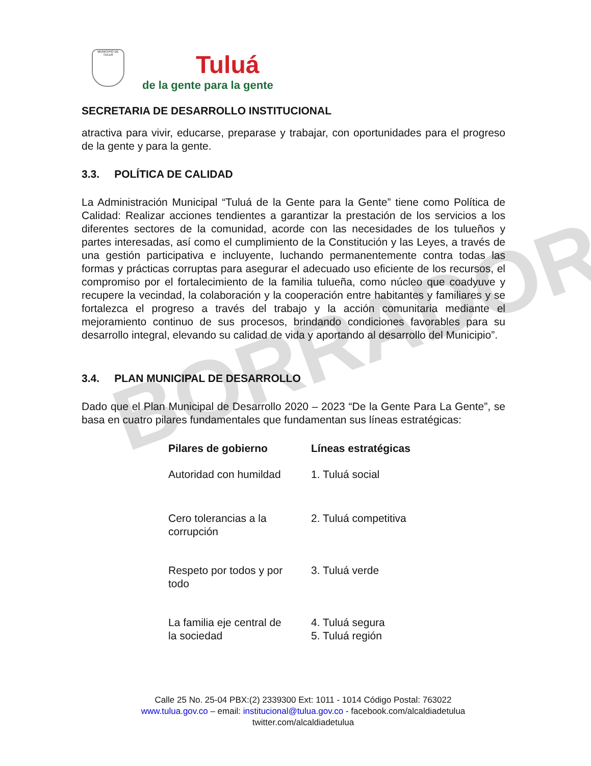BORRADOR
MUNICIPIO DE TULUÁ
Tuluá
de la gente para la gente
SECRETARIA DE DESARROLLO INSTITUCIONAL
atractiva para vivir, educarse, preparase y trabajar, con oportunidades para el progreso de la gente y para la gente.
3.3. POLÍTICA DE CALIDAD
La Administración Municipal “Tuluá de la Gente para la Gente” tiene como Política de Calidad: Realizar acciones tendientes a garantizar la prestación de los servicios a los diferentes sectores de la comunidad, acorde con las necesidades de los tulueños y partes interesadas, así como el cumplimiento de la Constitución y las Leyes, a través de una gestión participativa e incluyente, luchando permanentemente contra todas las formas y prácticas corruptas para asegurar el adecuado uso eficiente de los recursos, el compromiso por el fortalecimiento de la familia tulueña, como núcleo que coadyuve y recupere la vecindad, la colaboración y la cooperación entre habitantes y familiares y se fortalezca el progreso a través del trabajo y la acción comunitaria mediante el mejoramiento continuo de sus procesos, brindando condiciones favorables para su desarrollo integral, elevando su calidad de vida y aportando al desarrollo del Municipio”.
3.4. PLAN MUNICIPAL DE DESARROLLO
Dado que el Plan Municipal de Desarrollo 2020 – 2023 “De la Gente Para La Gente”, se basa en cuatro pilares fundamentales que fundamentan sus líneas estratégicas:
| Pilares de gobierno | Líneas estratégicas |
| --- | --- |
| Autoridad con humildad | 1. Tuluá social |
| Cero tolerancias a la corrupción | 2. Tuluá competitiva |
| Respeto por todos y por todo | 3. Tuluá verde |
| La familia eje central de la sociedad | 4. Tuluá segura 5. Tuluá región |
Calle 25 No. 25-04 PBX:(2) 2339300 Ext: 1011 - 1014 Código Postal: 763022
www.tulua.gov.co – email: institucional@tulua.gov.co - facebook.com/alcaldiadetulua
twitter.com/alcaldiadetulua